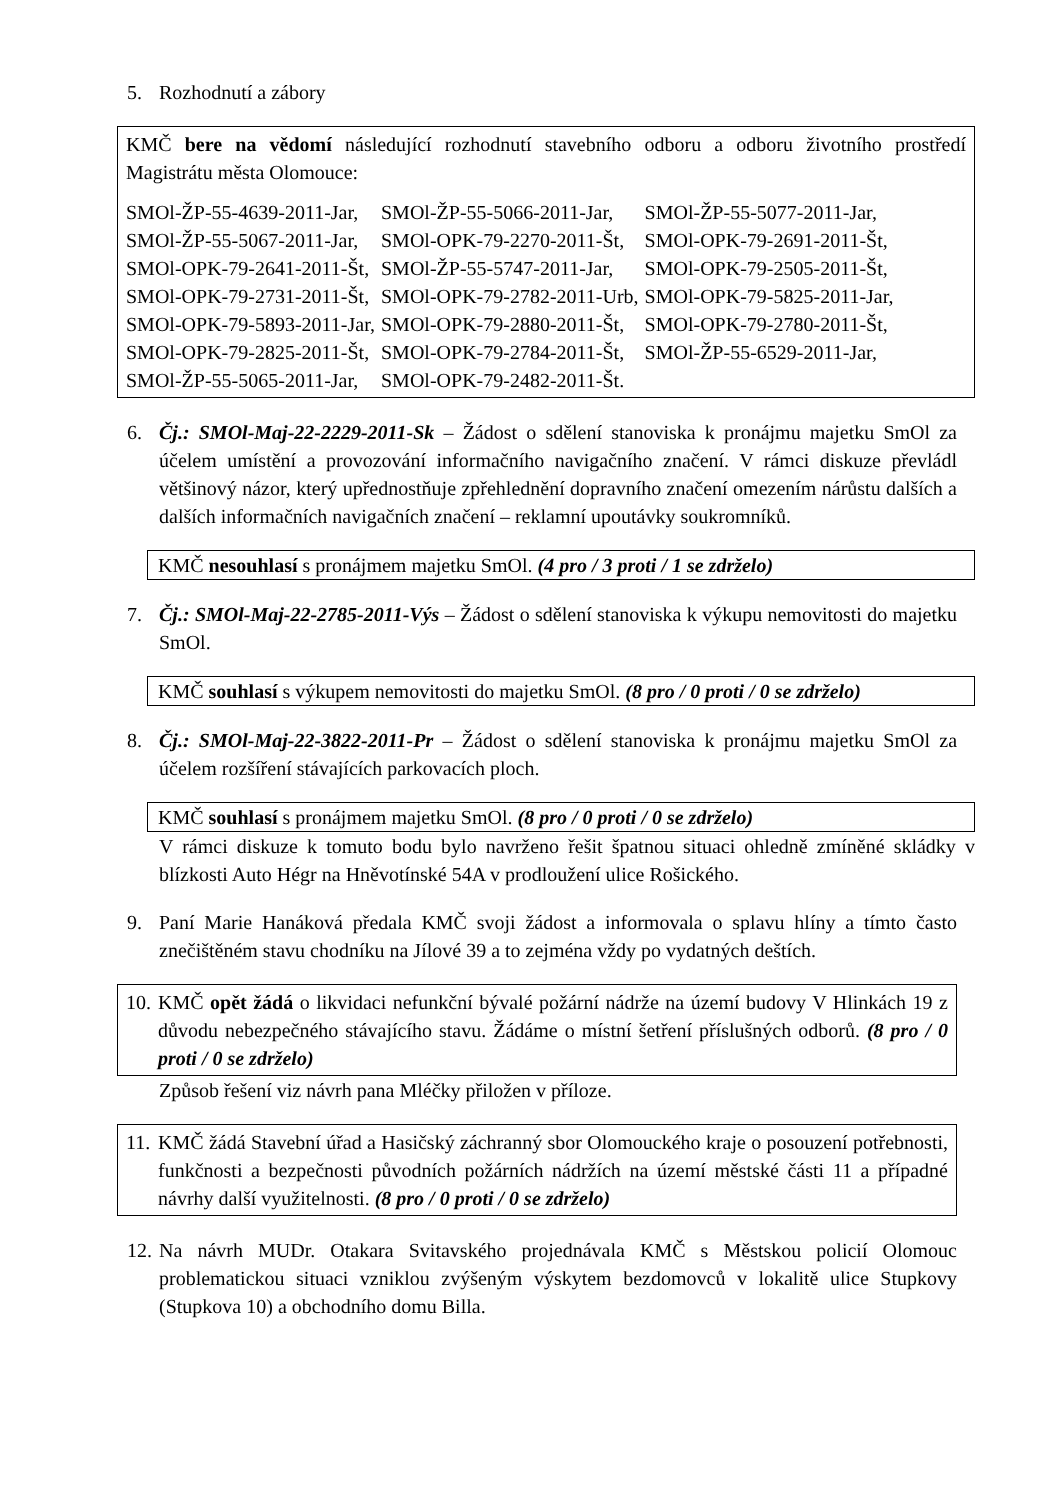5. Rozhodnutí a zábory
KMČ bere na vědomí následující rozhodnutí stavebního odboru a odboru životního prostředí Magistrátu města Olomouce:
| SMOl-ŽP-55-4639-2011-Jar, | SMOl-ŽP-55-5066-2011-Jar, | SMOl-ŽP-55-5077-2011-Jar, |
| SMOl-ŽP-55-5067-2011-Jar, | SMOl-OPK-79-2270-2011-Št, | SMOl-OPK-79-2691-2011-Št, |
| SMOl-OPK-79-2641-2011-Št, | SMOl-ŽP-55-5747-2011-Jar, | SMOl-OPK-79-2505-2011-Št, |
| SMOl-OPK-79-2731-2011-Št, | SMOl-OPK-79-2782-2011-Urb, | SMOl-OPK-79-5825-2011-Jar, |
| SMOl-OPK-79-5893-2011-Jar, | SMOl-OPK-79-2880-2011-Št, | SMOl-OPK-79-2780-2011-Št, |
| SMOl-OPK-79-2825-2011-Št, | SMOl-OPK-79-2784-2011-Št, | SMOl-ŽP-55-6529-2011-Jar, |
| SMOl-ŽP-55-5065-2011-Jar, | SMOl-OPK-79-2482-2011-Št. | |
6. Čj.: SMOl-Maj-22-2229-2011-Sk – Žádost o sdělení stanoviska k pronájmu majetku SmOl za účelem umístění a provozování informačního navigačního značení. V rámci diskuze převládl většinový názor, který upřednostňuje zpřehlednění dopravního značení omezením nárůstu dalších a dalších informačních navigačních značení – reklamní upoutávky soukromníků.
KMČ nesouhlasí s pronájmem majetku SmOl. (4 pro / 3 proti / 1 se zdrželo)
7. Čj.: SMOl-Maj-22-2785-2011-Výs – Žádost o sdělení stanoviska k výkupu nemovitosti do majetku SmOl.
KMČ souhlasí s výkupem nemovitosti do majetku SmOl. (8 pro / 0 proti / 0 se zdrželo)
8. Čj.: SMOl-Maj-22-3822-2011-Pr – Žádost o sdělení stanoviska k pronájmu majetku SmOl za účelem rozšíření stávajících parkovacích ploch.
KMČ souhlasí s pronájmem majetku SmOl. (8 pro / 0 proti / 0 se zdrželo)
V rámci diskuze k tomuto bodu bylo navrženo řešit špatnou situaci ohledně zmíněné skládky v blízkosti Auto Hégr na Hněvotínské 54A v prodloužení ulice Rošického.
9. Paní Marie Hanáková předala KMČ svoji žádost a informovala o splavu hlíny a tímto často znečištěném stavu chodníku na Jílové 39 a to zejména vždy po vydatných deštích.
10. KMČ opět žádá o likvidaci nefunkční bývalé požární nádrže na území budovy V Hlinkách 19 z důvodu nebezpečného stávajícího stavu. Žádáme o místní šetření příslušných odborů. (8 pro / 0 proti / 0 se zdrželo)
Způsob řešení viz návrh pana Mléčky přiložen v příloze.
11. KMČ žádá Stavební úřad a Hasičský záchranný sbor Olomouckého kraje o posouzení potřebnosti, funkčnosti a bezpečnosti původních požárních nádržích na území městské části 11 a případné návrhy další využitelnosti. (8 pro / 0 proti / 0 se zdrželo)
12. Na návrh MUDr. Otakara Svitavského projednávala KMČ s Městskou policií Olomouc problematickou situaci vzniklou zvýšeným výskytem bezdomovců v lokalitě ulice Stupkovy (Stupkova 10) a obchodního domu Billa.